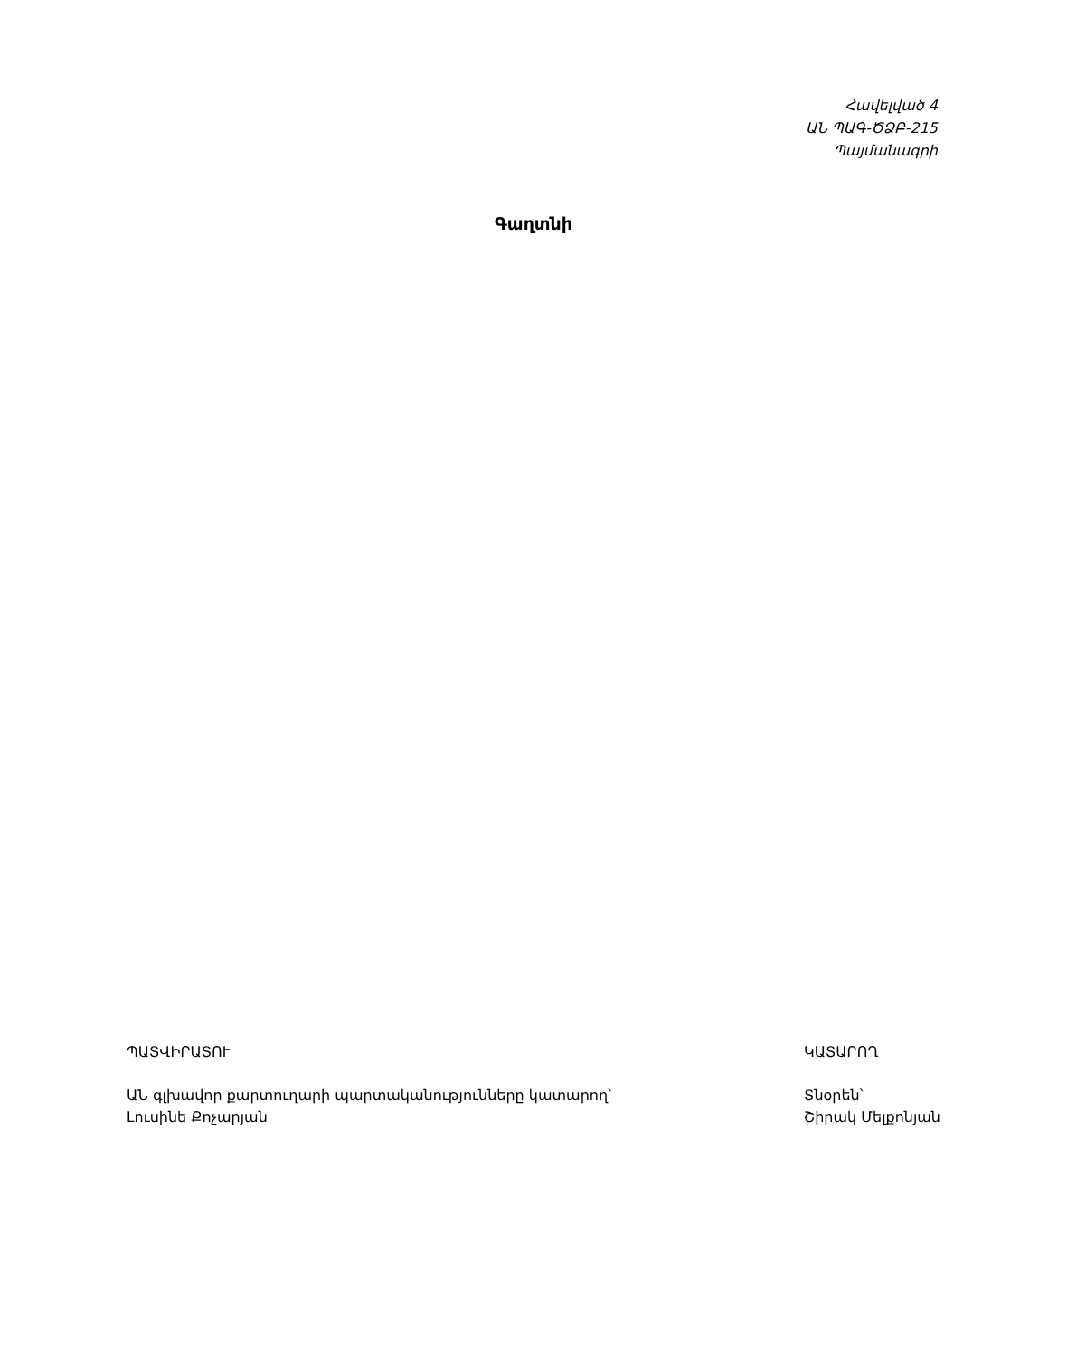Հավելված 4
ԱՆ ՊԱԳ-ԾՁԲ-215
Պայմանագրի
Գաղտնի
ՊԱՏՎԻՐԱՏՈՒ
ԱՆ գլխավոր քարտուղարի պարտականությունները կատարող՝
Լուսինե Քոչարյան
ԿԱՏԱՐՈՂ
Տնօրեն՝
Շիրակ Մելքոնյան